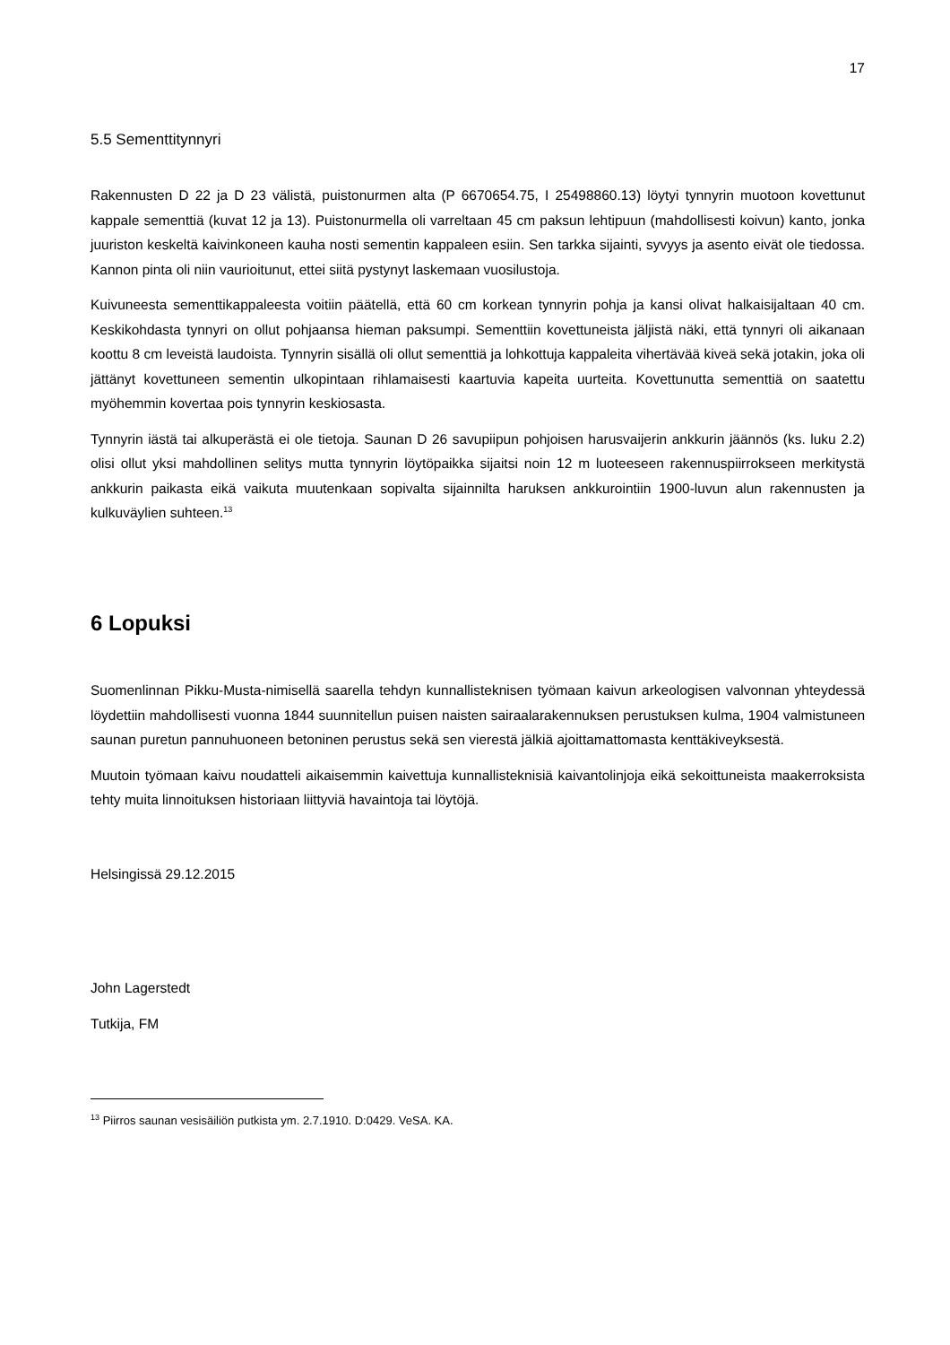17
5.5 Sementtitynnyri
Rakennusten D 22 ja D 23 välistä, puistonurmen alta (P 6670654.75, I 25498860.13) löytyi tynnyrin muotoon kovettunut kappale sementtiä (kuvat 12 ja 13). Puistonurmella oli varreltaan 45 cm paksun lehtipuun (mahdollisesti koivun) kanto, jonka juuriston keskeltä kaivinkoneen kauha nosti sementin kappaleen esiin. Sen tarkka sijainti, syvyys ja asento eivät ole tiedossa. Kannon pinta oli niin vaurioitunut, ettei siitä pystynyt laskemaan vuosilustoja.
Kuivuneesta sementtikappaleesta voitiin päätellä, että 60 cm korkean tynnyrin pohja ja kansi olivat halkaisijaltaan 40 cm. Keskikohdasta tynnyri on ollut pohjaansa hieman paksumpi. Sementtiin kovettuneista jäljistä näki, että tynnyri oli aikanaan koottu 8 cm leveistä laudoista. Tynnyrin sisällä oli ollut sementtiä ja lohkottuja kappaleita vihertävää kiveä sekä jotakin, joka oli jättänyt kovettuneen sementin ulkopintaan rihlamaisesti kaartuvia kapeita uurteita. Kovettunutta sementtiä on saatettu myöhemmin kovertaa pois tynnyrin keskiosasta.
Tynnyrin iästä tai alkuperästä ei ole tietoja. Saunan D 26 savupiipun pohjoisen harusvaijerin ankkurin jäännös (ks. luku 2.2) olisi ollut yksi mahdollinen selitys mutta tynnyrin löytöpaikka sijaitsi noin 12 m luoteeseen rakennuspiirrokseen merkitystä ankkurin paikasta eikä vaikuta muutenkaan sopivalta sijainnilta haruksen ankkurointiin 1900-luvun alun rakennusten ja kulkuväylien suhteen.<sup>13</sup>
6 Lopuksi
Suomenlinnan Pikku-Musta-nimisellä saarella tehdyn kunnallisteknisen työmaan kaivun arkeologisen valvonnan yhteydessä löydettiin mahdollisesti vuonna 1844 suunnitellun puisen naisten sairaalarakennuksen perustuksen kulma, 1904 valmistuneen saunan puretun pannuhuoneen betoninen perustus sekä sen vierestä jälkiä ajoittamattomasta kenttäkiveyksestä.
Muutoin työmaan kaivu noudatteli aikaisemmin kaivettuja kunnallisteknisiä kaivantolinjoja eikä sekoittuneista maakerroksista tehty muita linnoituksen historiaan liittyviä havaintoja tai löytöjä.
Helsingissä 29.12.2015
John Lagerstedt
Tutkija, FM
<sup>13</sup> Piirros saunan vesisäiliön putkista ym. 2.7.1910. D:0429. VeSA. KA.